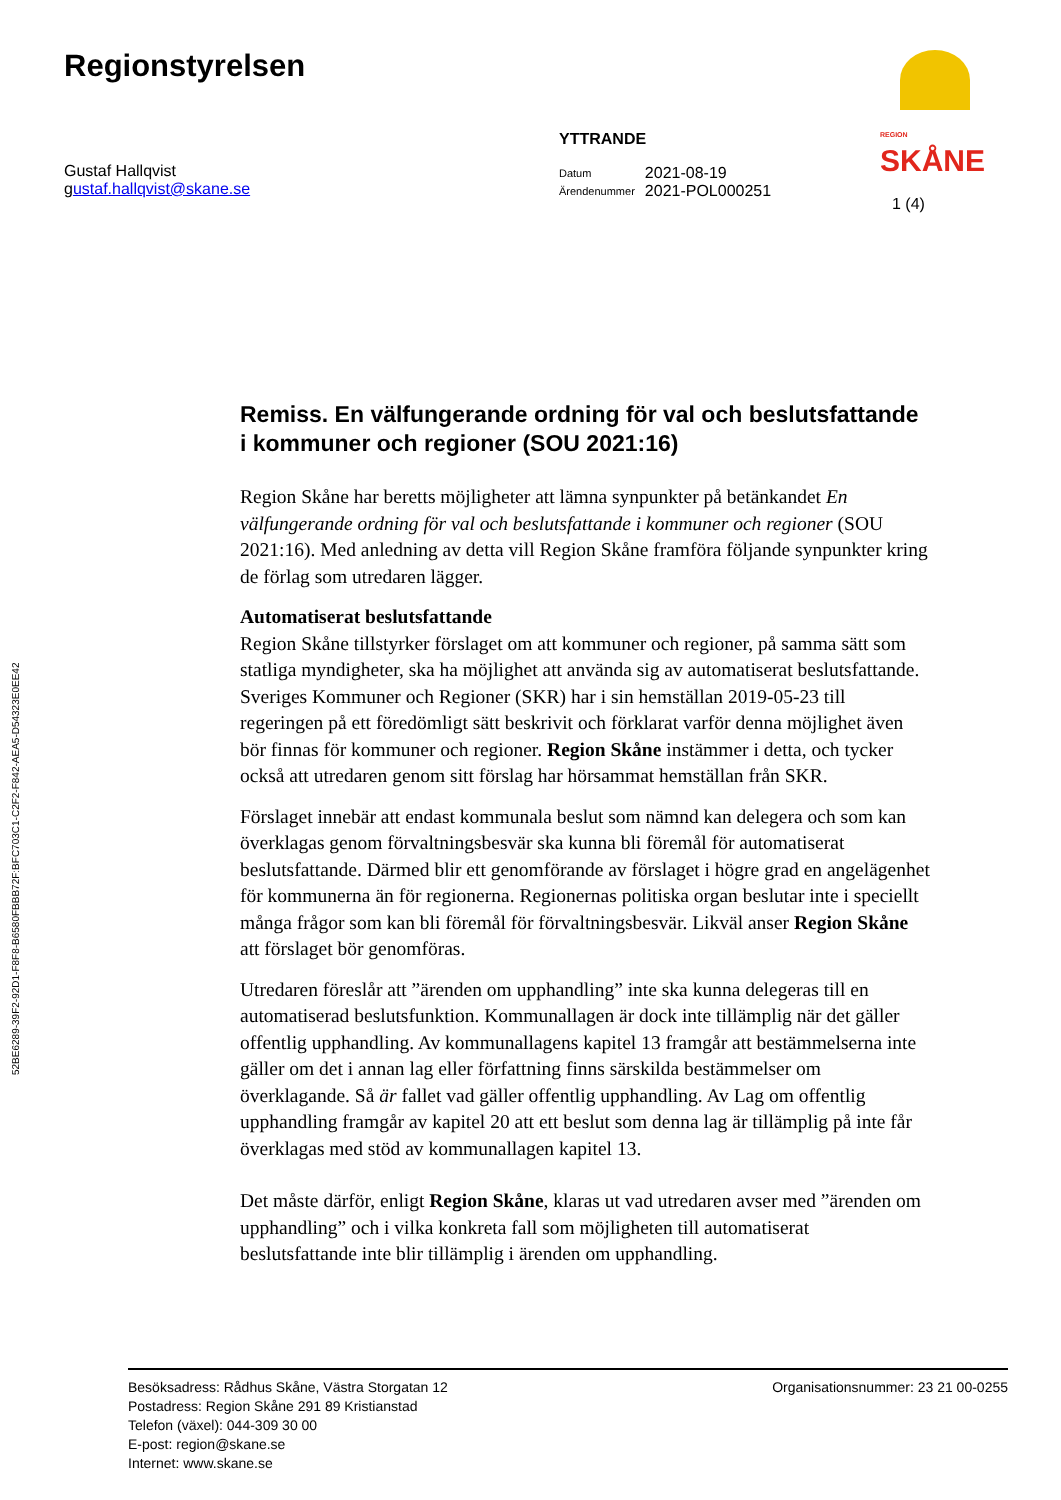Regionstyrelsen
REGION
SKÅNE
52BE6289-39F2-92D1-F8F8-B6580FBBB72F:BFC703C1-C2F2-F842-AEA5-D54323E0EE42
Gustaf Hallqvist
gustaf.hallqvist@skane.se
YTTRANDE
| Datum | 2021-08-19 |
| Ärendenummer | 2021-POL000251 |
1 (4)
Remiss. En välfungerande ordning för val och beslutsfattande i kommuner och regioner (SOU 2021:16)
Region Skåne har beretts möjligheter att lämna synpunkter på betänkandet En välfungerande ordning för val och beslutsfattande i kommuner och regioner (SOU 2021:16). Med anledning av detta vill Region Skåne framföra följande synpunkter kring de förlag som utredaren lägger.
Automatiserat beslutsfattande
Region Skåne tillstyrker förslaget om att kommuner och regioner, på samma sätt som statliga myndigheter, ska ha möjlighet att använda sig av automatiserat beslutsfattande. Sveriges Kommuner och Regioner (SKR) har i sin hemställan 2019-05-23 till regeringen på ett föredömligt sätt beskrivit och förklarat varför denna möjlighet även bör finnas för kommuner och regioner. Region Skåne instämmer i detta, och tycker också att utredaren genom sitt förslag har hörsammat hemställan från SKR.
Förslaget innebär att endast kommunala beslut som nämnd kan delegera och som kan överklagas genom förvaltningsbesvär ska kunna bli föremål för automatiserat beslutsfattande. Därmed blir ett genomförande av förslaget i högre grad en angelägenhet för kommunerna än för regionerna. Regionernas politiska organ beslutar inte i speciellt många frågor som kan bli föremål för förvaltningsbesvär. Likväl anser Region Skåne att förslaget bör genomföras.
Utredaren föreslår att ”ärenden om upphandling” inte ska kunna delegeras till en automatiserad beslutsfunktion. Kommunallagen är dock inte tillämplig när det gäller offentlig upphandling. Av kommunallagens kapitel 13 framgår att bestämmelserna inte gäller om det i annan lag eller författning finns särskilda bestämmelser om överklagande. Så är fallet vad gäller offentlig upphandling. Av Lag om offentlig upphandling framgår av kapitel 20 att ett beslut som denna lag är tillämplig på inte får överklagas med stöd av kommunallagen kapitel 13.
Det måste därför, enligt Region Skåne, klaras ut vad utredaren avser med ”ärenden om upphandling” och i vilka konkreta fall som möjligheten till automatiserat beslutsfattande inte blir tillämplig i ärenden om upphandling.
Besöksadress: Rådhus Skåne, Västra Storgatan 12
Postadress: Region Skåne 291 89 Kristianstad
Telefon (växel): 044-309 30 00
E-post: region@skane.se
Internet: www.skane.se
Organisationsnummer: 23 21 00-0255